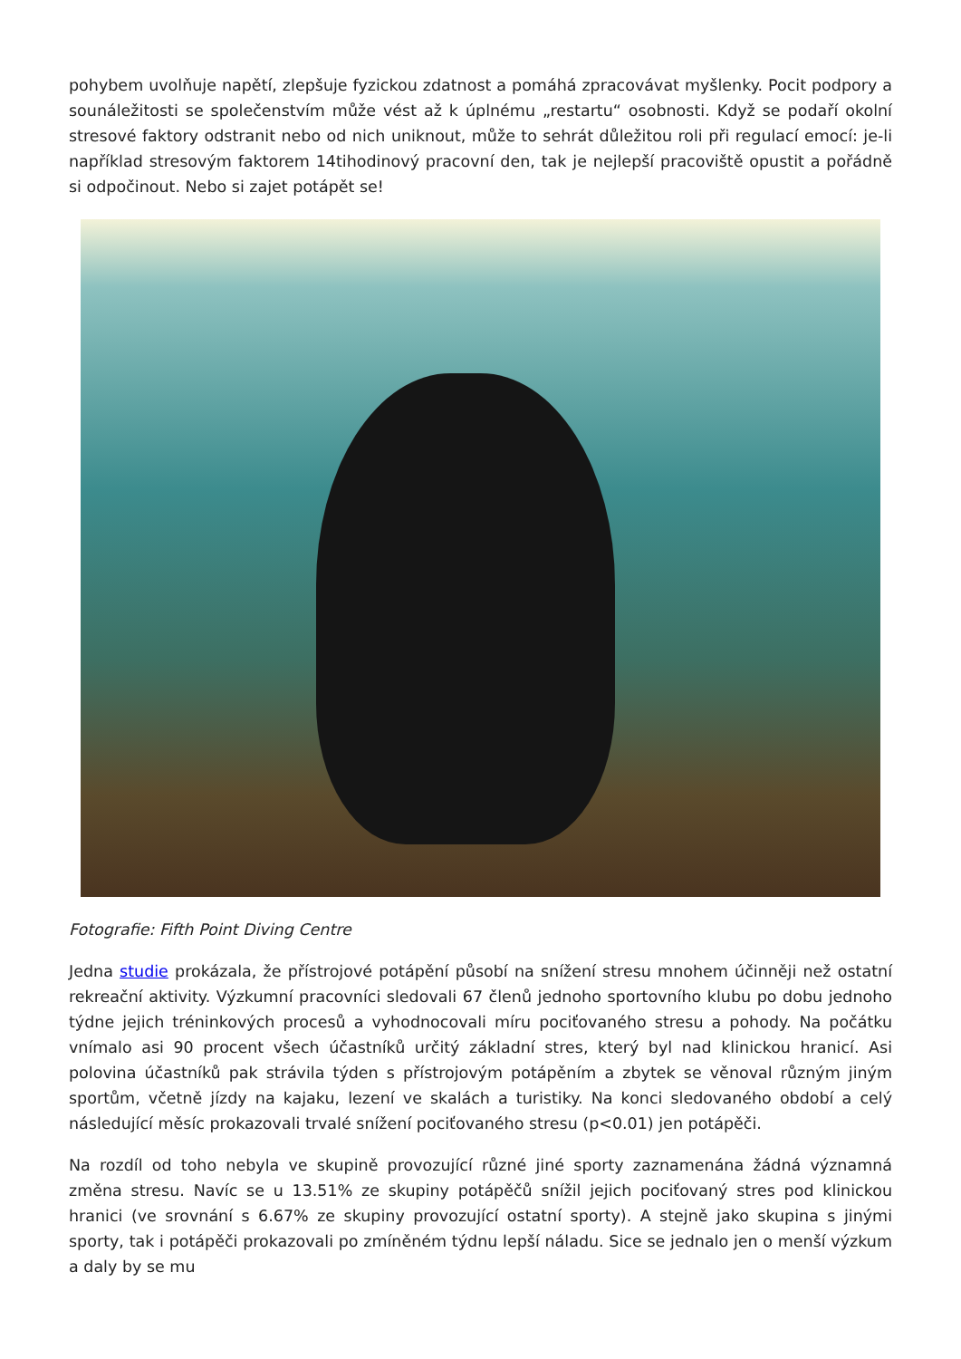pohybem uvolňuje napětí, zlepšuje fyzickou zdatnost a pomáhá zpracovávat myšlenky. Pocit podpory a sounáležitosti se společenstvím může vést až k úplnému „restartu“ osobnosti. Když se podaří okolní stresové faktory odstranit nebo od nich uniknout, může to sehrát důležitou roli při regulací emocí: je-li například stresovým faktorem 14tihodinový pracovní den, tak je nejlepší pracoviště opustit a pořádně si odpočinout. Nebo si zajet potápět se!
Fotografie: Fifth Point Diving Centre
Jedna studie prokázala, že přístrojové potápění působí na snížení stresu mnohem účinněji než ostatní rekreační aktivity. Výzkumní pracovníci sledovali 67 členů jednoho sportovního klubu po dobu jednoho týdne jejich tréninkových procesů a vyhodnocovali míru pociťovaného stresu a pohody. Na počátku vnímalo asi 90 procent všech účastníků určitý základní stres, který byl nad klinickou hranicí. Asi polovina účastníků pak strávila týden s přístrojovým potápěním a zbytek se věnoval různým jiným sportům, včetně jízdy na kajaku, lezení ve skalách a turistiky. Na konci sledovaného období a celý následující měsíc prokazovali trvalé snížení pociťovaného stresu (p<0.01) jen potápěči.
Na rozdíl od toho nebyla ve skupině provozující různé jiné sporty zaznamenána žádná významná změna stresu. Navíc se u 13.51% ze skupiny potápěčů snížil jejich pociťovaný stres pod klinickou hranici (ve srovnání s 6.67% ze skupiny provozující ostatní sporty). A stejně jako skupina s jinými sporty, tak i potápěči prokazovali po zmíněném týdnu lepší náladu. Sice se jednalo jen o menší výzkum a daly by se mu